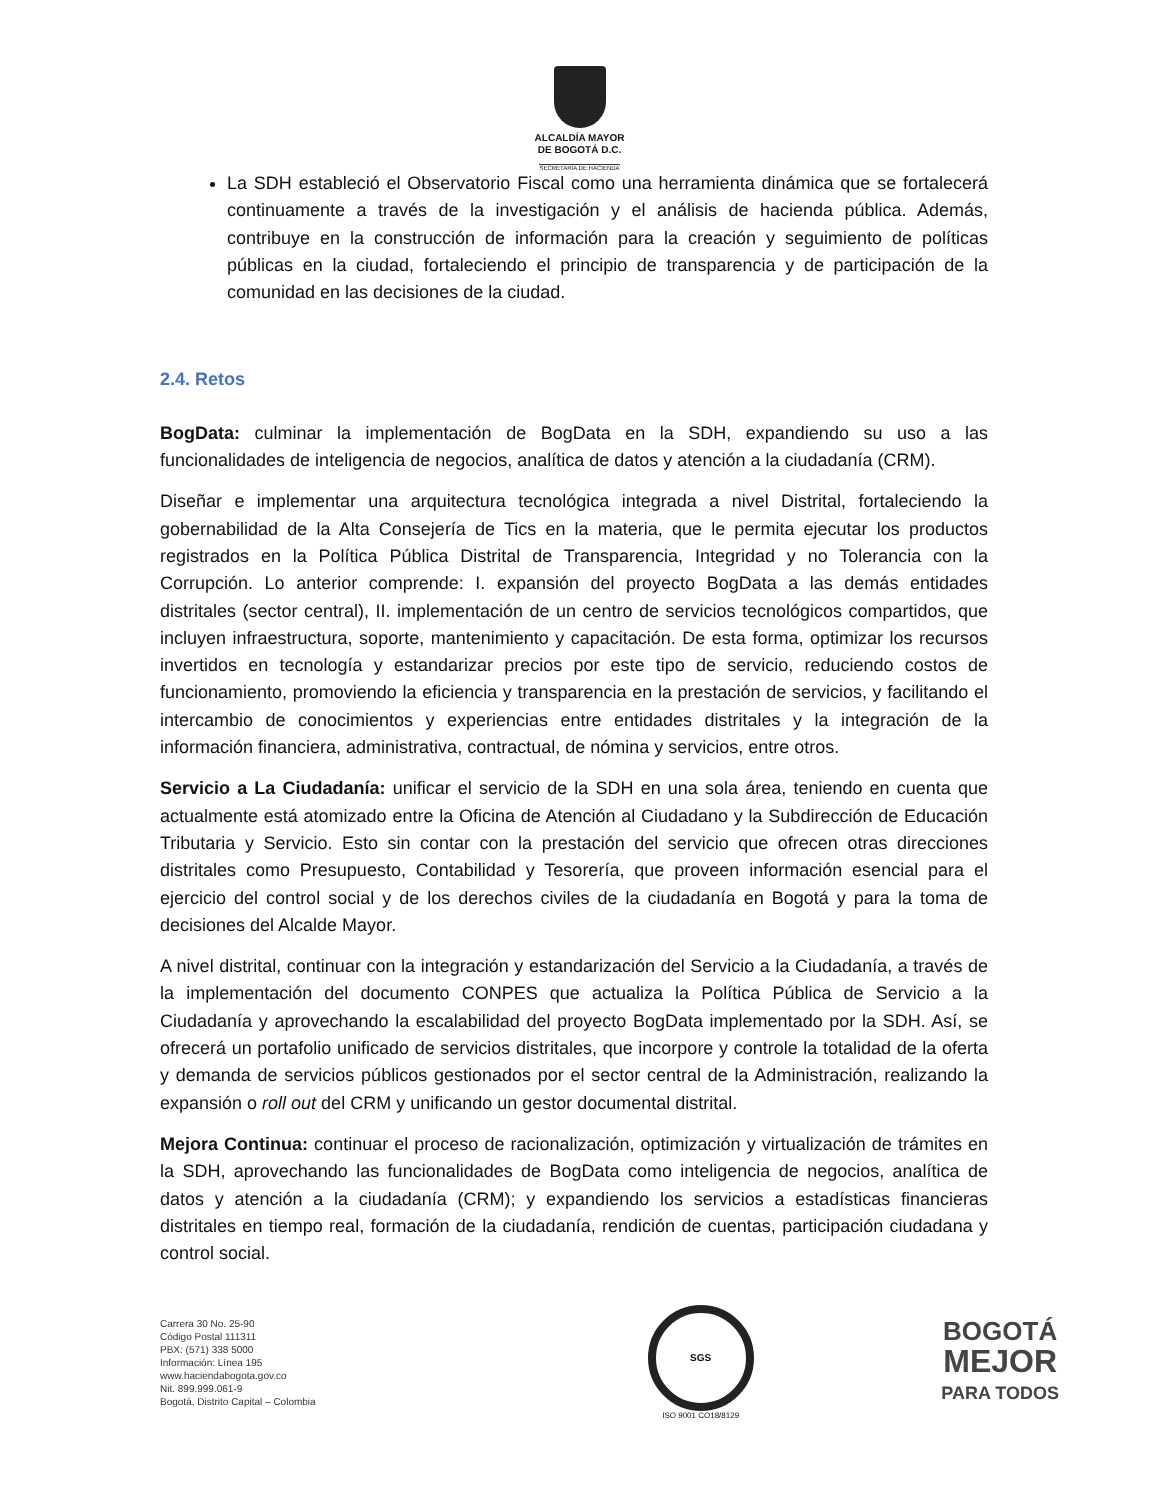ALCALDÍA MAYOR
DE BOGOTÁ D.C.
SECRETARÍA DE HACIENDA
La SDH estableció el Observatorio Fiscal como una herramienta dinámica que se fortalecerá continuamente a través de la investigación y el análisis de hacienda pública. Además, contribuye en la construcción de información para la creación y seguimiento de políticas públicas en la ciudad, fortaleciendo el principio de transparencia y de participación de la comunidad en las decisiones de la ciudad.
2.4. Retos
BogData: culminar la implementación de BogData en la SDH, expandiendo su uso a las funcionalidades de inteligencia de negocios, analítica de datos y atención a la ciudadanía (CRM).
Diseñar e implementar una arquitectura tecnológica integrada a nivel Distrital, fortaleciendo la gobernabilidad de la Alta Consejería de Tics en la materia, que le permita ejecutar los productos registrados en la Política Pública Distrital de Transparencia, Integridad y no Tolerancia con la Corrupción. Lo anterior comprende: I. expansión del proyecto BogData a las demás entidades distritales (sector central), II. implementación de un centro de servicios tecnológicos compartidos, que incluyen infraestructura, soporte, mantenimiento y capacitación. De esta forma, optimizar los recursos invertidos en tecnología y estandarizar precios por este tipo de servicio, reduciendo costos de funcionamiento, promoviendo la eficiencia y transparencia en la prestación de servicios, y facilitando el intercambio de conocimientos y experiencias entre entidades distritales y la integración de la información financiera, administrativa, contractual, de nómina y servicios, entre otros.
Servicio a La Ciudadanía: unificar el servicio de la SDH en una sola área, teniendo en cuenta que actualmente está atomizado entre la Oficina de Atención al Ciudadano y la Subdirección de Educación Tributaria y Servicio. Esto sin contar con la prestación del servicio que ofrecen otras direcciones distritales como Presupuesto, Contabilidad y Tesorería, que proveen información esencial para el ejercicio del control social y de los derechos civiles de la ciudadanía en Bogotá y para la toma de decisiones del Alcalde Mayor.
A nivel distrital, continuar con la integración y estandarización del Servicio a la Ciudadanía, a través de la implementación del documento CONPES que actualiza la Política Pública de Servicio a la Ciudadanía y aprovechando la escalabilidad del proyecto BogData implementado por la SDH. Así, se ofrecerá un portafolio unificado de servicios distritales, que incorpore y controle la totalidad de la oferta y demanda de servicios públicos gestionados por el sector central de la Administración, realizando la expansión o roll out del CRM y unificando un gestor documental distrital.
Mejora Continua: continuar el proceso de racionalización, optimización y virtualización de trámites en la SDH, aprovechando las funcionalidades de BogData como inteligencia de negocios, analítica de datos y atención a la ciudadanía (CRM); y expandiendo los servicios a estadísticas financieras distritales en tiempo real, formación de la ciudadanía, rendición de cuentas, participación ciudadana y control social.
Carrera 30 No. 25-90
Código Postal 111311
PBX: (571) 338 5000
Información: Línea 195
www.haciendabogota.gov.co
Nit. 899.999.061-9
Bogotá, Distrito Capital – Colombia
SGS
ISO 9001 CO18/8129
BOGOTÁ
MEJOR
PARA TODOS